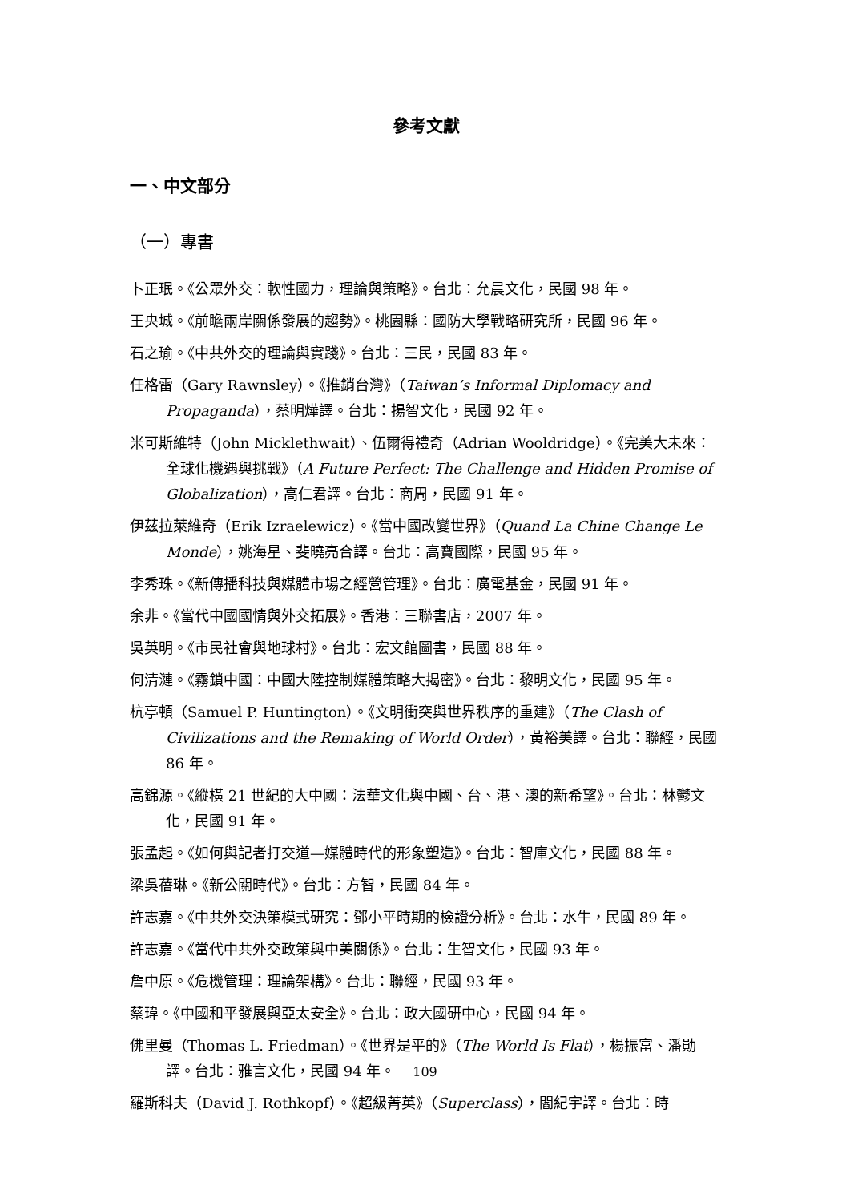參考文獻
一、中文部分
（一）專書
卜正珉。《公眾外交：軟性國力，理論與策略》。台北：允晨文化，民國 98 年。
王央城。《前瞻兩岸關係發展的趨勢》。桃園縣：國防大學戰略研究所，民國 96 年。
石之瑜。《中共外交的理論與實踐》。台北：三民，民國 83 年。
任格雷（Gary Rawnsley）。《推銷台灣》（Taiwan’s Informal Diplomacy and Propaganda），蔡明燁譯。台北：揚智文化，民國 92 年。
米可斯維特（John Micklethwait）、伍爾得禮奇（Adrian Wooldridge）。《完美大未來：全球化機遇與挑戰》（A Future Perfect: The Challenge and Hidden Promise of Globalization），高仁君譯。台北：商周，民國 91 年。
伊茲拉萊維奇（Erik Izraelewicz）。《當中國改變世界》（Quand La Chine Change Le Monde），姚海星、斐曉亮合譯。台北：高寶國際，民國 95 年。
李秀珠。《新傳播科技與媒體市場之經營管理》。台北：廣電基金，民國 91 年。
余非。《當代中國國情與外交拓展》。香港：三聯書店，2007 年。
吳英明。《市民社會與地球村》。台北：宏文館圖書，民國 88 年。
何清漣。《霧鎖中國：中國大陸控制媒體策略大揭密》。台北：黎明文化，民國 95 年。
杭亭頓（Samuel P. Huntington）。《文明衝突與世界秩序的重建》（The Clash of Civilizations and the Remaking of World Order），黃裕美譯。台北：聯經，民國 86 年。
高錦源。《縱橫 21 世紀的大中國：法華文化與中國、台、港、澳的新希望》。台北：林鬱文化，民國 91 年。
張孟起。《如何與記者打交道—媒體時代的形象塑造》。台北：智庫文化，民國 88 年。
梁吳蓓琳。《新公關時代》。台北：方智，民國 84 年。
許志嘉。《中共外交決策模式研究：鄧小平時期的檢證分析》。台北：水牛，民國 89 年。
許志嘉。《當代中共外交政策與中美關係》。台北：生智文化，民國 93 年。
詹中原。《危機管理：理論架構》。台北：聯經，民國 93 年。
蔡瑋。《中國和平發展與亞太安全》。台北：政大國研中心，民國 94 年。
佛里曼（Thomas L. Friedman）。《世界是平的》（The World Is Flat），楊振富、潘勛譯。台北：雅言文化，民國 94 年。
羅斯科夫（David J. Rothkopf）。《超級菁英》（Superclass），閻紀宇譯。台北：時
109